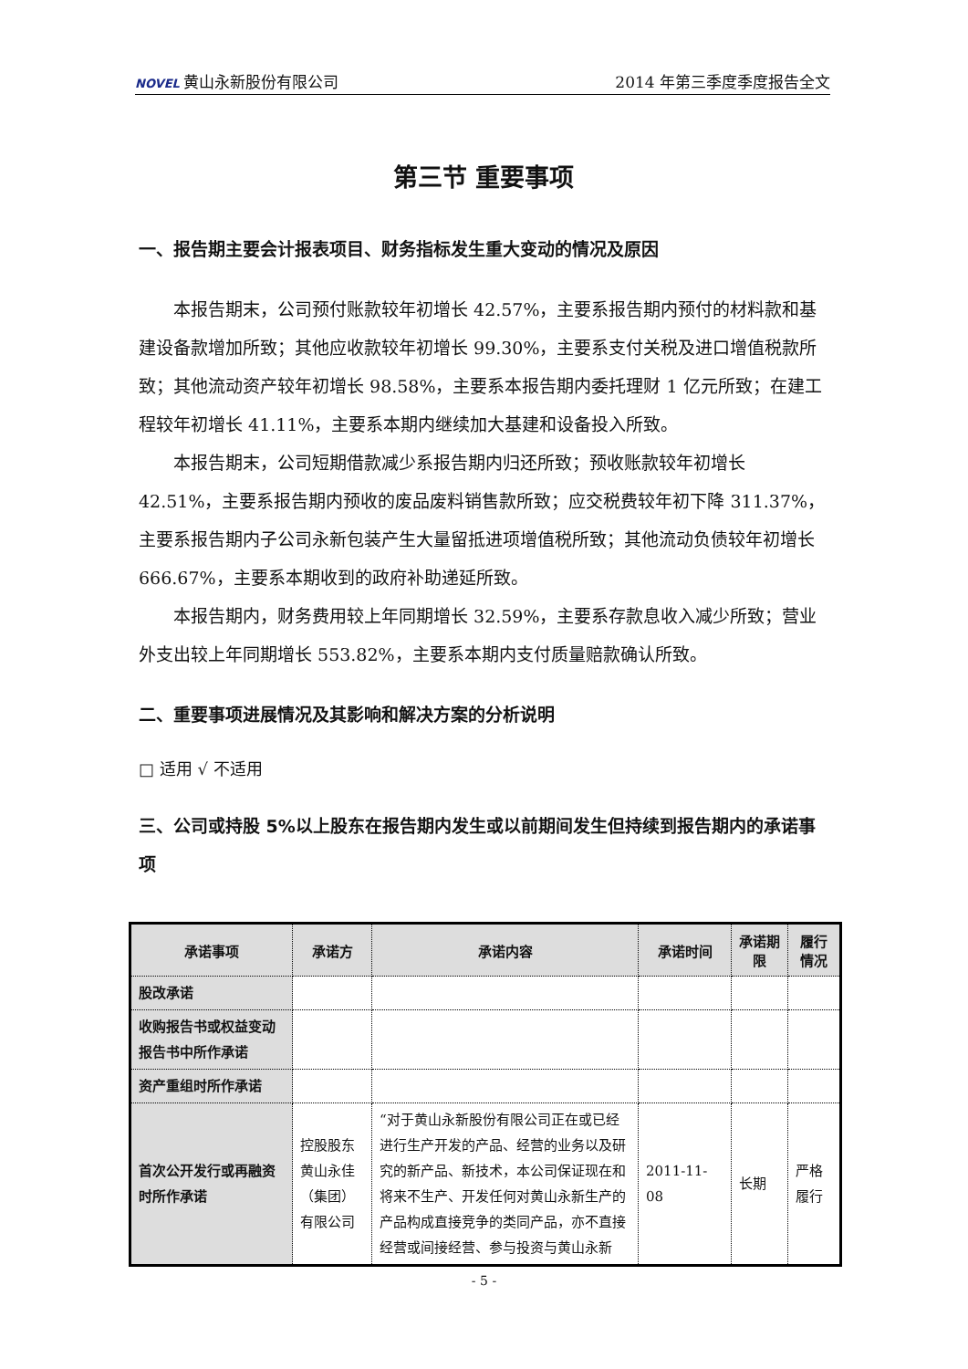NOVEL 黄山永新股份有限公司 2014 年第三季度季度报告全文
第三节 重要事项
一、报告期主要会计报表项目、财务指标发生重大变动的情况及原因
本报告期末，公司预付账款较年初增长 42.57%，主要系报告期内预付的材料款和基建设备款增加所致；其他应收款较年初增长 99.30%，主要系支付关税及进口增值税款所致；其他流动资产较年初增长 98.58%，主要系本报告期内委托理财 1 亿元所致；在建工程较年初增长 41.11%，主要系本期内继续加大基建和设备投入所致。
本报告期末，公司短期借款减少系报告期内归还所致；预收账款较年初增长 42.51%，主要系报告期内预收的废品废料销售款所致；应交税费较年初下降 311.37%，主要系报告期内子公司永新包装产生大量留抵进项增值税所致；其他流动负债较年初增长 666.67%，主要系本期收到的政府补助递延所致。
本报告期内，财务费用较上年同期增长 32.59%，主要系存款息收入减少所致；营业外支出较上年同期增长 553.82%，主要系本期内支付质量赔款确认所致。
二、重要事项进展情况及其影响和解决方案的分析说明
□ 适用 √ 不适用
三、公司或持股 5%以上股东在报告期内发生或以前期间发生但持续到报告期内的承诺事项
| 承诺事项 | 承诺方 | 承诺内容 | 承诺时间 | 承诺期限 | 履行情况 |
| --- | --- | --- | --- | --- | --- |
| 股改承诺 | | | | | |
| 收购报告书或权益变动报告书中所作承诺 | | | | | |
| 资产重组时所作承诺 | | | | | |
| 首次公开发行或再融资时所作承诺 | 控股股东黄山永佳（集团）有限公司 | “对于黄山永新股份有限公司正在或已经进行生产开发的产品、经营的业务以及研究的新产品、新技术，本公司保证现在和将来不生产、开发任何对黄山永新生产的产品构成直接竞争的类同产品，亦不直接经营或间接经营、参与投资与黄山永新 | 2011-11-08 | 长期 | 严格履行 |
- 5 -